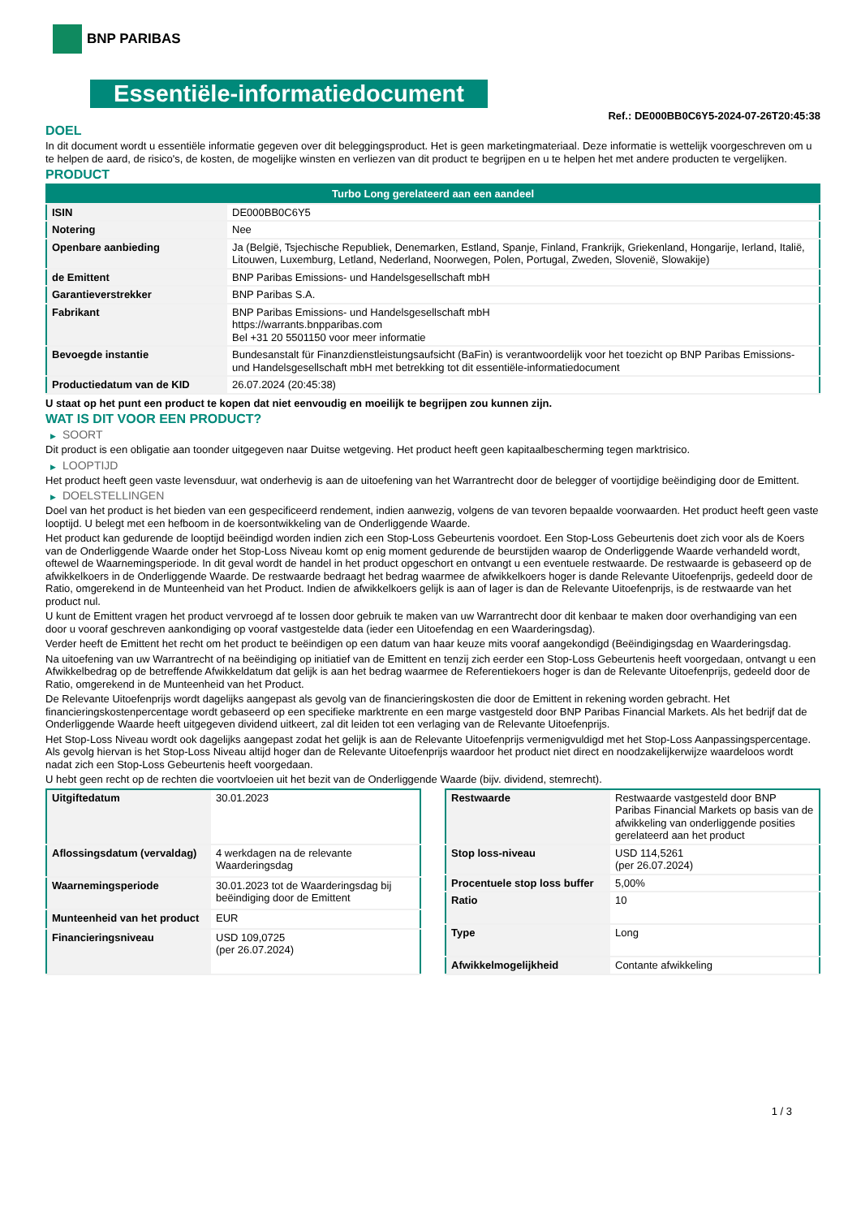BNP PARIBAS
Essentiële-informatiedocument
Ref.: DE000BB0C6Y5-2024-07-26T20:45:38
DOEL
In dit document wordt u essentiële informatie gegeven over dit beleggingsproduct. Het is geen marketingmateriaal. Deze informatie is wettelijk voorgeschreven om u te helpen de aard, de risico's, de kosten, de mogelijke winsten en verliezen van dit product te begrijpen en u te helpen het met andere producten te vergelijken.
PRODUCT
| Turbo Long gerelateerd aan een aandeel | |
| ISIN | DE000BB0C6Y5 |
| Notering | Nee |
| Openbare aanbieding | Ja (België, Tsjechische Republiek, Denemarken, Estland, Spanje, Finland, Frankrijk, Griekenland, Hongarije, Ierland, Italië, Litouwen, Luxemburg, Letland, Nederland, Noorwegen, Polen, Portugal, Zweden, Slovenië, Slowakije) |
| de Emittent | BNP Paribas Emissions- und Handelsgesellschaft mbH |
| Garantieverstrekker | BNP Paribas S.A. |
| Fabrikant | BNP Paribas Emissions- und Handelsgesellschaft mbH https://warrants.bnpparibas.com Bel +31 20 5501150 voor meer informatie |
| Bevoegde instantie | Bundesanstalt für Finanzdienstleistungsaufsicht (BaFin) is verantwoordelijk voor het toezicht op BNP Paribas Emissions- und Handelsgesellschaft mbH met betrekking tot dit essentiële-informatiedocument |
| Productiedatum van de KID | 26.07.2024 (20:45:38) |
U staat op het punt een product te kopen dat niet eenvoudig en moeilijk te begrijpen zou kunnen zijn.
WAT IS DIT VOOR EEN PRODUCT?
▶ SOORT
Dit product is een obligatie aan toonder uitgegeven naar Duitse wetgeving. Het product heeft geen kapitaalbescherming tegen marktrisico.
▶ LOOPTIJD
Het product heeft geen vaste levensduur, wat onderhevig is aan de uitoefening van het Warrantrecht door de belegger of voortijdige beëindiging door de Emittent.
▶ DOELSTELLINGEN
Doel van het product is het bieden van een gespecificeerd rendement, indien aanwezig, volgens de van tevoren bepaalde voorwaarden. Het product heeft geen vaste looptijd. U belegt met een hefboom in de koersontwikkeling van de Onderliggende Waarde.
Het product kan gedurende de looptijd beëindigd worden indien zich een Stop-Loss Gebeurtenis voordoet. Een Stop-Loss Gebeurtenis doet zich voor als de Koers van de Onderliggende Waarde onder het Stop-Loss Niveau komt op enig moment gedurende de beurstijden waarop de Onderliggende Waarde verhandeld wordt, oftewel de Waarnemingsperiode. In dit geval wordt de handel in het product opgeschort en ontvangt u een eventuele restwaarde. De restwaarde is gebaseerd op de afwikkelkoers in de Onderliggende Waarde. De restwaarde bedraagt het bedrag waarmee de afwikkelkoers hoger is dande Relevante Uitoefenprijs, gedeeld door de Ratio, omgerekend in de Munteenheid van het Product. Indien de afwikkelkoers gelijk is aan of lager is dan de Relevante Uitoefenprijs, is de restwaarde van het product nul.
U kunt de Emittent vragen het product vervroegd af te lossen door gebruik te maken van uw Warrantrecht door dit kenbaar te maken door overhandiging van een door u vooraf geschreven aankondiging op vooraf vastgestelde data (ieder een Uitoefendag en een Waarderingsdag).
Verder heeft de Emittent het recht om het product te beëindigen op een datum van haar keuze mits vooraf aangekondigd (Beëindigingsdag en Waarderingsdag.
Na uitoefening van uw Warrantrecht of na beëindiging op initiatief van de Emittent en tenzij zich eerder een Stop-Loss Gebeurtenis heeft voorgedaan, ontvangt u een Afwikkelbedrag op de betreffende Afwikkeldatum dat gelijk is aan het bedrag waarmee de Referentiekoers hoger is dan de Relevante Uitoefenprijs, gedeeld door de Ratio, omgerekend in de Munteenheid van het Product.
De Relevante Uitoefenprijs wordt dagelijks aangepast als gevolg van de financieringskosten die door de Emittent in rekening worden gebracht. Het financieringskostenpercentage wordt gebaseerd op een specifieke marktrente en een marge vastgesteld door BNP Paribas Financial Markets. Als het bedrijf dat de Onderliggende Waarde heeft uitgegeven dividend uitkeert, zal dit leiden tot een verlaging van de Relevante Uitoefenprijs.
Het Stop-Loss Niveau wordt ook dagelijks aangepast zodat het gelijk is aan de Relevante Uitoefenprijs vermenigvuldigd met het Stop-Loss Aanpassingspercentage. Als gevolg hiervan is het Stop-Loss Niveau altijd hoger dan de Relevante Uitoefenprijs waardoor het product niet direct en noodzakelijkerwijze waardeloos wordt nadat zich een Stop-Loss Gebeurtenis heeft voorgedaan.
U hebt geen recht op de rechten die voortvloeien uit het bezit van de Onderliggende Waarde (bijv. dividend, stemrecht).
| Uitgiftedatum | 30.01.2023 |
| Aflossingsdatum (vervaldag) | 4 werkdagen na de relevante Waarderingsdag |
| Waarnemingsperiode | 30.01.2023 tot de Waarderingsdag bij beëindiging door de Emittent |
| Munteenheid van het product | EUR |
| Financieringsniveau | USD 109,0725 (per 26.07.2024) |
| Restwaarde | Restwaarde vastgesteld door BNP Paribas Financial Markets op basis van de afwikkeling van onderliggende posities gerelateerd aan het product |
| Stop loss-niveau | USD 114,5261 (per 26.07.2024) |
| Procentuele stop loss buffer | 5,00% |
| Ratio | 10 |
| Type | Long |
| Afwikkelmogelijkheid | Contante afwikkeling |
1 / 3